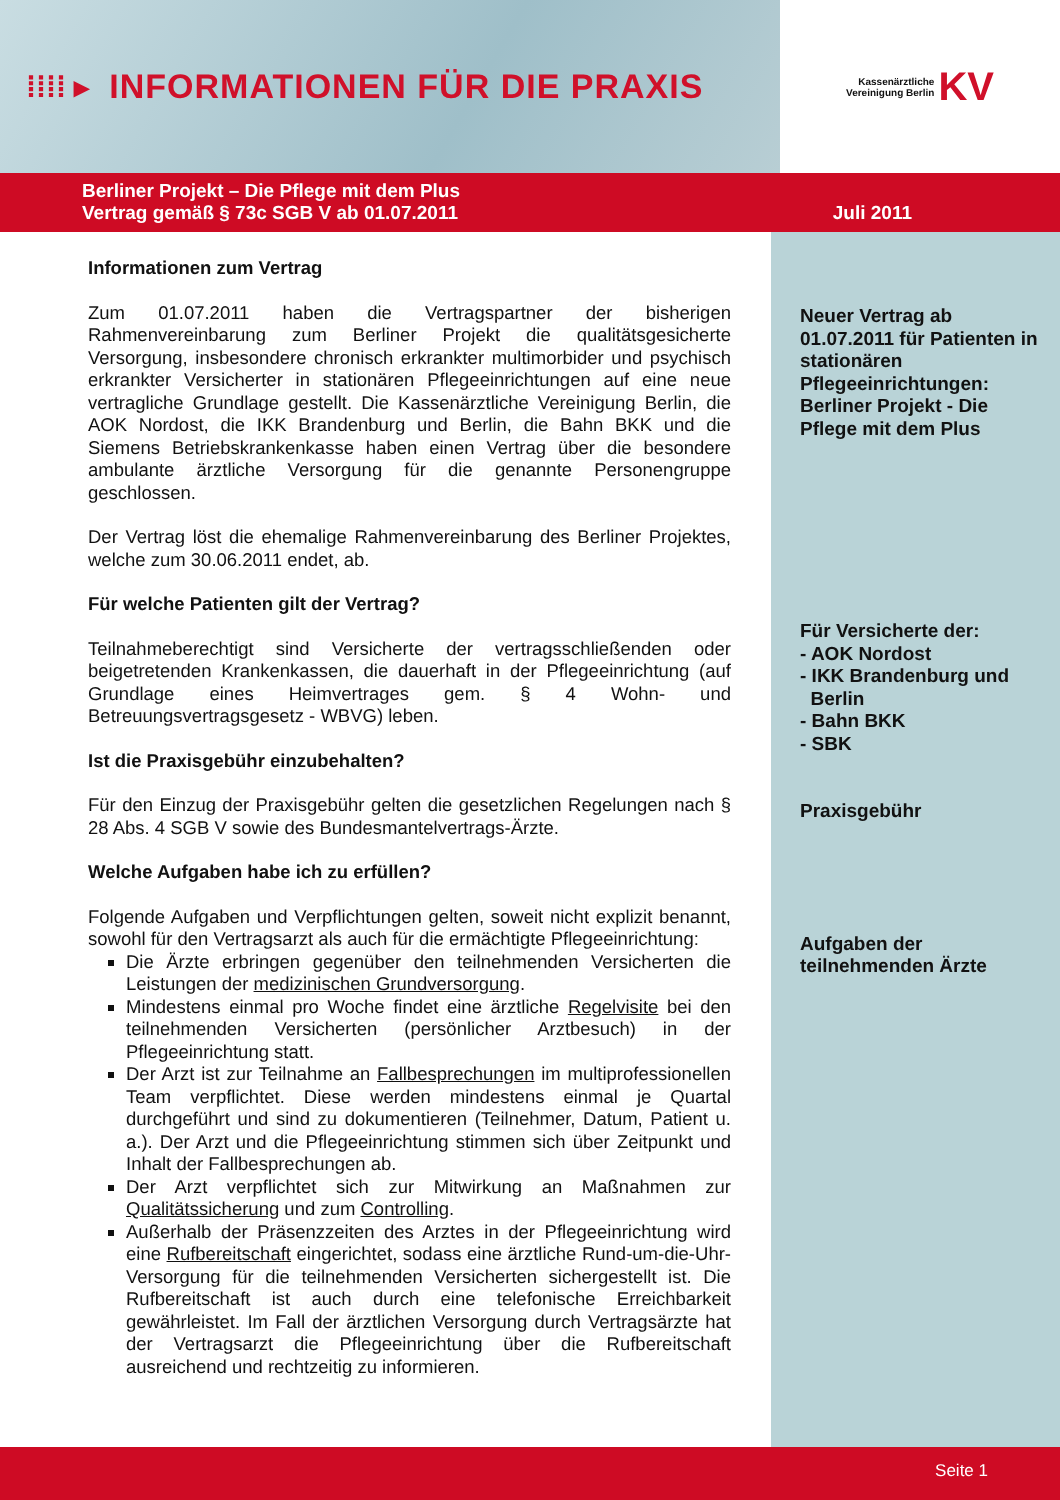⁞⁞⁞⁞ ▸ INFORMATIONEN FÜR DIE PRAXIS
Kassenärztliche
Vereinigung Berlin
KV
Berliner Projekt – Die Pflege mit dem Plus
Vertrag gemäß § 73c SGB V ab 01.07.2011
Juli 2011
Informationen zum Vertrag
Zum 01.07.2011 haben die Vertragspartner der bisherigen Rahmenvereinbarung zum Berliner Projekt die qualitätsgesicherte Versorgung, insbesondere chronisch erkrankter multimorbider und psychisch erkrankter Versicherter in stationären Pflegeeinrichtungen auf eine neue vertragliche Grundlage gestellt. Die Kassenärztliche Vereinigung Berlin, die AOK Nordost, die IKK Brandenburg und Berlin, die Bahn BKK und die Siemens Betriebskrankenkasse haben einen Vertrag über die besondere ambulante ärztliche Versorgung für die genannte Personengruppe geschlossen.
Der Vertrag löst die ehemalige Rahmenvereinbarung des Berliner Projektes, welche zum 30.06.2011 endet, ab.
Für welche Patienten gilt der Vertrag?
Teilnahmeberechtigt sind Versicherte der vertragsschließenden oder beigetretenden Krankenkassen, die dauerhaft in der Pflegeeinrichtung (auf Grundlage eines Heimvertrages gem. § 4 Wohn- und Betreuungsvertragsgesetz - WBVG) leben.
Ist die Praxisgebühr einzubehalten?
Für den Einzug der Praxisgebühr gelten die gesetzlichen Regelungen nach § 28 Abs. 4 SGB V sowie des Bundesmantelvertrags-Ärzte.
Welche Aufgaben habe ich zu erfüllen?
Folgende Aufgaben und Verpflichtungen gelten, soweit nicht explizit benannt, sowohl für den Vertragsarzt als auch für die ermächtigte Pflegeeinrichtung:
Die Ärzte erbringen gegenüber den teilnehmenden Versicherten die Leistungen der medizinischen Grundversorgung.
Mindestens einmal pro Woche findet eine ärztliche Regelvisite bei den teilnehmenden Versicherten (persönlicher Arztbesuch) in der Pflegeeinrichtung statt.
Der Arzt ist zur Teilnahme an Fallbesprechungen im multiprofessionellen Team verpflichtet. Diese werden mindestens einmal je Quartal durchgeführt und sind zu dokumentieren (Teilnehmer, Datum, Patient u. a.). Der Arzt und die Pflegeeinrichtung stimmen sich über Zeitpunkt und Inhalt der Fallbesprechungen ab.
Der Arzt verpflichtet sich zur Mitwirkung an Maßnahmen zur Qualitätssicherung und zum Controlling.
Außerhalb der Präsenzzeiten des Arztes in der Pflegeeinrichtung wird eine Rufbereitschaft eingerichtet, sodass eine ärztliche Rund-um-die-Uhr-Versorgung für die teilnehmenden Versicherten sichergestellt ist. Die Rufbereitschaft ist auch durch eine telefonische Erreichbarkeit gewährleistet. Im Fall der ärztlichen Versorgung durch Vertragsärzte hat der Vertragsarzt die Pflegeeinrichtung über die Rufbereitschaft ausreichend und rechtzeitig zu informieren.
Neuer Vertrag ab 01.07.2011 für Patienten in stationären Pflegeeinrichtungen: Berliner Projekt - Die Pflege mit dem Plus
Für Versicherte der:
- AOK Nordost
- IKK Brandenburg und
Berlin
- Bahn BKK
- SBK
Praxisgebühr
Aufgaben der teilnehmenden Ärzte
Seite 1